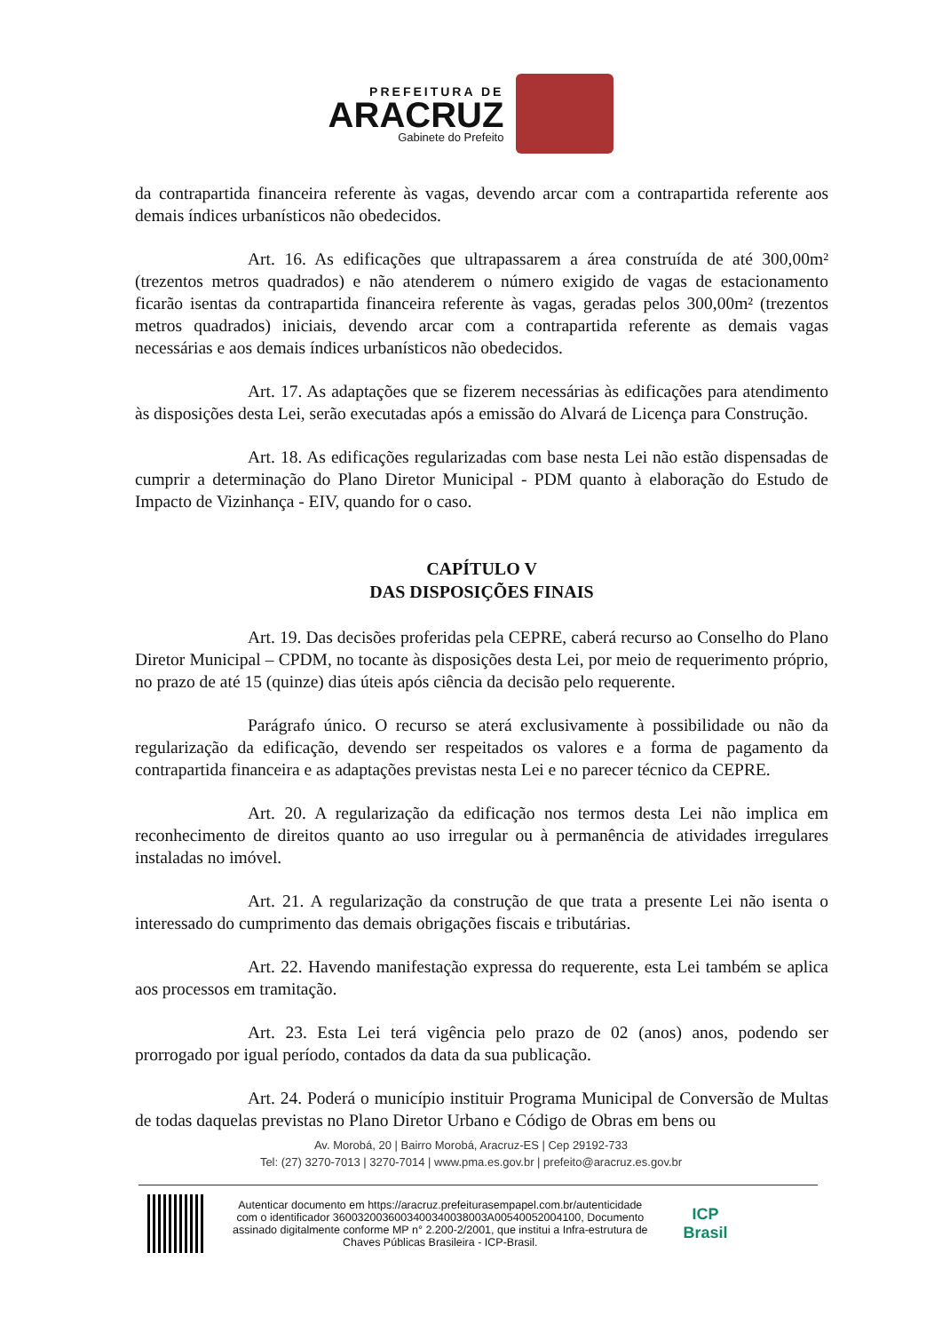PREFEITURA DE
ARACRUZ
Gabinete do Prefeito
da contrapartida financeira referente às vagas, devendo arcar com a contrapartida referente aos demais índices urbanísticos não obedecidos.
Art. 16. As edificações que ultrapassarem a área construída de até 300,00m² (trezentos metros quadrados) e não atenderem o número exigido de vagas de estacionamento ficarão isentas da contrapartida financeira referente às vagas, geradas pelos 300,00m² (trezentos metros quadrados) iniciais, devendo arcar com a contrapartida referente as demais vagas necessárias e aos demais índices urbanísticos não obedecidos.
Art. 17. As adaptações que se fizerem necessárias às edificações para atendimento às disposições desta Lei, serão executadas após a emissão do Alvará de Licença para Construção.
Art. 18. As edificações regularizadas com base nesta Lei não estão dispensadas de cumprir a determinação do Plano Diretor Municipal - PDM quanto à elaboração do Estudo de Impacto de Vizinhança - EIV, quando for o caso.
CAPÍTULO V
DAS DISPOSIÇÕES FINAIS
Art. 19. Das decisões proferidas pela CEPRE, caberá recurso ao Conselho do Plano Diretor Municipal – CPDM, no tocante às disposições desta Lei, por meio de requerimento próprio, no prazo de até 15 (quinze) dias úteis após ciência da decisão pelo requerente.
Parágrafo único. O recurso se aterá exclusivamente à possibilidade ou não da regularização da edificação, devendo ser respeitados os valores e a forma de pagamento da contrapartida financeira e as adaptações previstas nesta Lei e no parecer técnico da CEPRE.
Art. 20. A regularização da edificação nos termos desta Lei não implica em reconhecimento de direitos quanto ao uso irregular ou à permanência de atividades irregulares instaladas no imóvel.
Art. 21. A regularização da construção de que trata a presente Lei não isenta o interessado do cumprimento das demais obrigações fiscais e tributárias.
Art. 22. Havendo manifestação expressa do requerente, esta Lei também se aplica aos processos em tramitação.
Art. 23. Esta Lei terá vigência pelo prazo de 02 (anos) anos, podendo ser prorrogado por igual período, contados da data da sua publicação.
Art. 24. Poderá o município instituir Programa Municipal de Conversão de Multas de todas daquelas previstas no Plano Diretor Urbano e Código de Obras em bens ou
Av. Morobá, 20 | Bairro Morobá, Aracruz-ES | Cep 29192-733
Tel: (27) 3270-7013 | 3270-7014 | www.pma.es.gov.br | prefeito@aracruz.es.gov.br
Autenticar documento em https://aracruz.prefeiturasempapel.com.br/autenticidade
com o identificador 360032003600340034003800​3A00540052004100, Documento
assinado digitalmente conforme MP n° 2.200-2/2001, que institui a Infra-estrutura de
Chaves Públicas Brasileira - ICP-Brasil.
ICP
Brasil